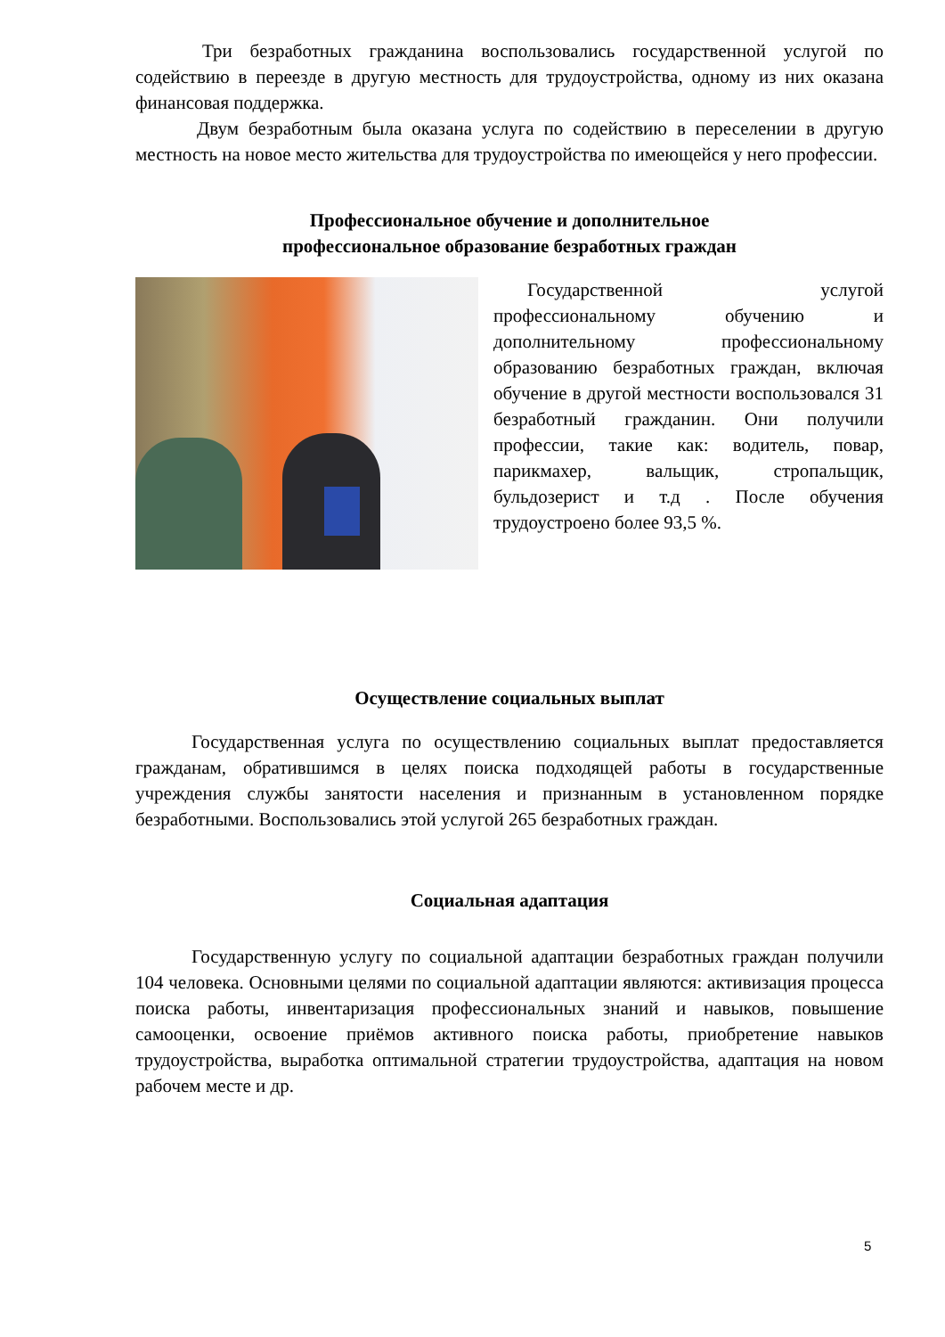Три безработных гражданина воспользовались государственной услугой по содействию в переезде в другую местность для трудоустройства, одному из них оказана финансовая поддержка.
Двум безработным была оказана услуга по содействию в переселении в другую местность на новое место жительства для трудоустройства по имеющейся у него профессии.
Профессиональное обучение и дополнительное
профессиональное образование безработных граждан
Государственной услугой профессиональному обучению и дополнительному профессиональному образованию безработных граждан, включая обучение в другой местности воспользовался 31 безработный гражданин. Они получили профессии, такие как: водитель, повар, парикмахер, вальщик, стропальщик, бульдозерист и т.д . После обучения трудоустроено более 93,5 %.
Осуществление социальных выплат
Государственная услуга по осуществлению социальных выплат предоставляется гражданам, обратившимся в целях поиска подходящей работы в государственные учреждения службы занятости населения и признанным в установленном порядке безработными. Воспользовались этой услугой 265 безработных граждан.
Социальная адаптация
Государственную услугу по социальной адаптации безработных граждан получили 104 человека. Основными целями по социальной адаптации являются: активизация процесса поиска работы, инвентаризация профессиональных знаний и навыков, повышение самооценки, освоение приёмов активного поиска работы, приобретение навыков трудоустройства, выработка оптимальной стратегии трудоустройства, адаптация на новом рабочем месте и др.
5